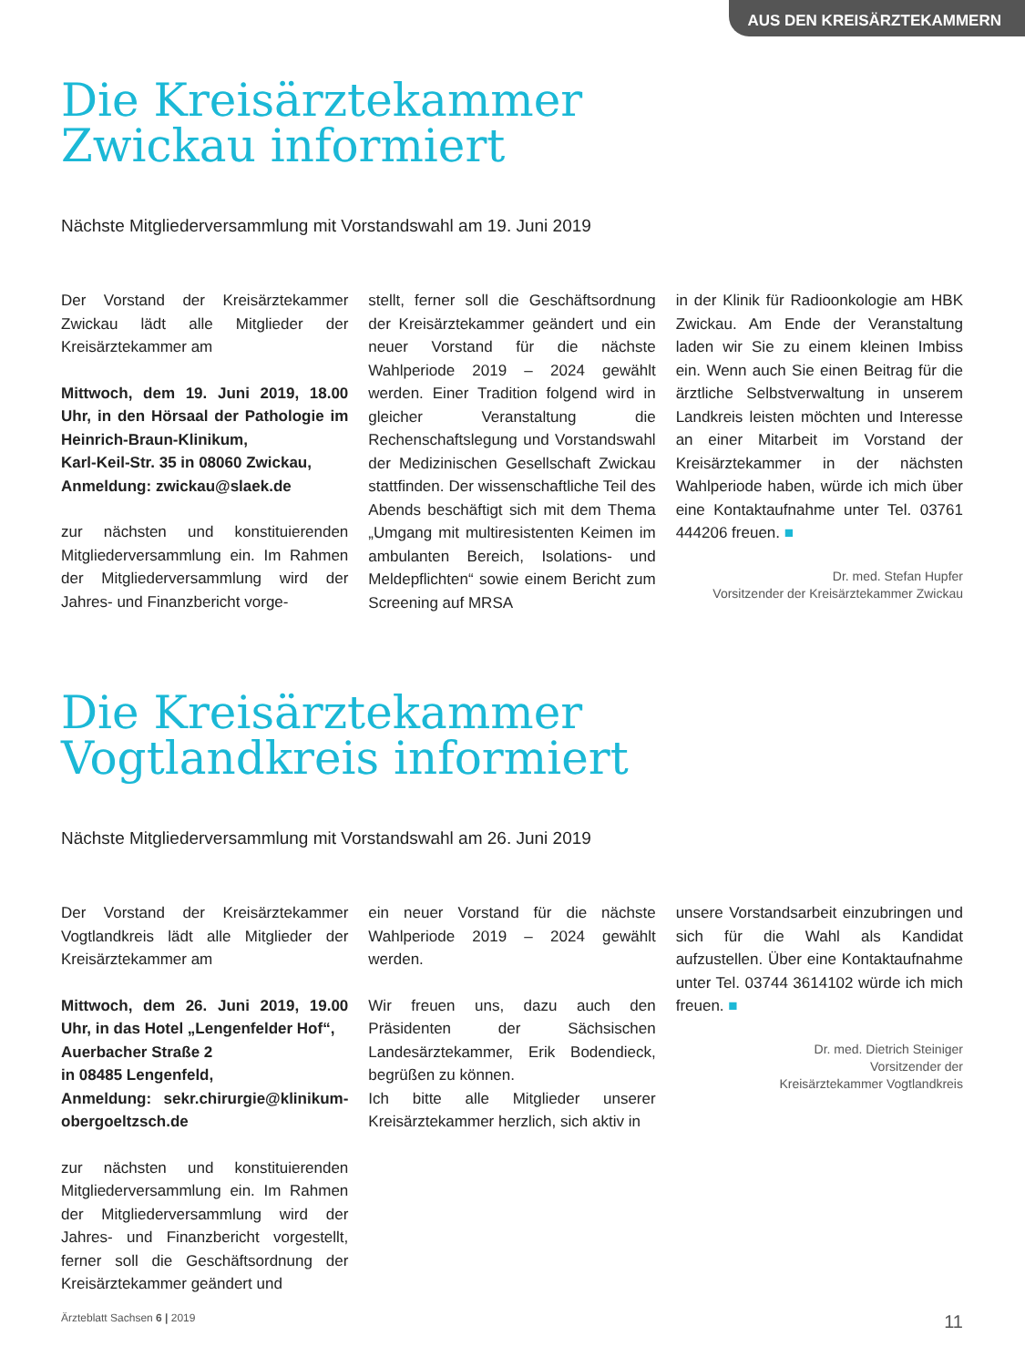AUS DEN KREISÄRZTEKAMMERN
Die Kreisärztekammer
Zwickau informiert
Nächste Mitgliederversammlung mit Vorstandswahl am 19. Juni 2019
Der Vorstand der Kreisärztekammer Zwickau lädt alle Mitglieder der Kreisärztekammer am
Mittwoch, dem 19. Juni 2019, 18.00 Uhr, in den Hörsaal der Pathologie im Heinrich-Braun-Klinikum,
Karl-Keil-Str. 35 in 08060 Zwickau,
Anmeldung: zwickau@slaek.de
zur nächsten und konstituierenden Mitgliederversammlung ein. Im Rahmen der Mitgliederversammlung wird der Jahres- und Finanzbericht vorge-
stellt, ferner soll die Geschäftsordnung der Kreisärztekammer geändert und ein neuer Vorstand für die nächste Wahlperiode 2019 – 2024 gewählt werden. Einer Tradition folgend wird in gleicher Veranstaltung die Rechenschaftslegung und Vorstandswahl der Medizinischen Gesellschaft Zwickau stattfinden. Der wissenschaftliche Teil des Abends beschäftigt sich mit dem Thema „Umgang mit multiresistenten Keimen im ambulanten Bereich, Isolations- und Meldepflichten“ sowie einem Bericht zum Screening auf MRSA
in der Klinik für Radioonkologie am HBK Zwickau. Am Ende der Veranstaltung laden wir Sie zu einem kleinen Imbiss ein. Wenn auch Sie einen Beitrag für die ärztliche Selbstverwaltung in unserem Landkreis leisten möchten und Interesse an einer Mitarbeit im Vorstand der Kreisärztekammer in der nächsten Wahlperiode haben, würde ich mich über eine Kontaktaufnahme unter Tel. 03761 444206 freuen. ■
Dr. med. Stefan Hupfer
Vorsitzender der Kreisärztekammer Zwickau
Die Kreisärztekammer
Vogtlandkreis informiert
Nächste Mitgliederversammlung mit Vorstandswahl am 26. Juni 2019
Der Vorstand der Kreisärztekammer Vogtlandkreis lädt alle Mitglieder der Kreisärztekammer am
Mittwoch, dem 26. Juni 2019, 19.00 Uhr, in das Hotel „Lengenfelder Hof“,
Auerbacher Straße 2
in 08485 Lengenfeld,
Anmeldung: sekr.chirurgie@klinikum-obergoeltzsch.de
zur nächsten und konstituierenden Mitgliederversammlung ein. Im Rahmen der Mitgliederversammlung wird der Jahres- und Finanzbericht vorgestellt, ferner soll die Geschäftsordnung der Kreisärztekammer geändert und
ein neuer Vorstand für die nächste Wahlperiode 2019 – 2024 gewählt werden.
Wir freuen uns, dazu auch den Präsidenten der Sächsischen Landesärztekammer, Erik Bodendieck, begrüßen zu können.
Ich bitte alle Mitglieder unserer Kreisärztekammer herzlich, sich aktiv in
unsere Vorstandsarbeit einzubringen und sich für die Wahl als Kandidat aufzustellen. Über eine Kontaktaufnahme unter Tel. 03744 3614102 würde ich mich freuen. ■
Dr. med. Dietrich Steiniger
Vorsitzender der
Kreisärztekammer Vogtlandkreis
Ärzteblatt Sachsen 6 | 2019 11